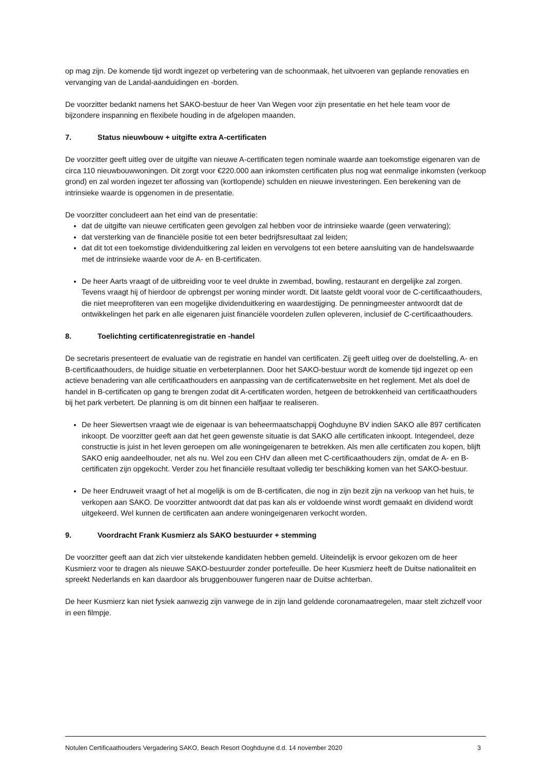op mag zijn. De komende tijd wordt ingezet op verbetering van de schoonmaak, het uitvoeren van geplande renovaties en vervanging van de Landal-aanduidingen en -borden.
De voorzitter bedankt namens het SAKO-bestuur de heer Van Wegen voor zijn presentatie en het hele team voor de bijzondere inspanning en flexibele houding in de afgelopen maanden.
7. Status nieuwbouw + uitgifte extra A-certificaten
De voorzitter geeft uitleg over de uitgifte van nieuwe A-certificaten tegen nominale waarde aan toekomstige eigenaren van de circa 110 nieuwbouwwoningen. Dit zorgt voor €220.000 aan inkomsten certificaten plus nog wat eenmalige inkomsten (verkoop grond) en zal worden ingezet ter aflossing van (kortlopende) schulden en nieuwe investeringen. Een berekening van de intrinsieke waarde is opgenomen in de presentatie.
De voorzitter concludeert aan het eind van de presentatie:
dat de uitgifte van nieuwe certificaten geen gevolgen zal hebben voor de intrinsieke waarde (geen verwatering);
dat versterking van de financiële positie tot een beter bedrijfsresultaat zal leiden;
dat dit tot een toekomstige dividenduitkering zal leiden en vervolgens tot een betere aansluiting van de handelswaarde met de intrinsieke waarde voor de A- en B-certificaten.
De heer Aarts vraagt of de uitbreiding voor te veel drukte in zwembad, bowling, restaurant en dergelijke zal zorgen. Tevens vraagt hij of hierdoor de opbrengst per woning minder wordt. Dit laatste geldt vooral voor de C-certificaathouders, die niet meeprofiteren van een mogelijke dividenduitkering en waardestijging. De penningmeester antwoordt dat de ontwikkelingen het park en alle eigenaren juist financiële voordelen zullen opleveren, inclusief de C-certificaathouders.
8. Toelichting certificatenregistratie en -handel
De secretaris presenteert de evaluatie van de registratie en handel van certificaten. Zij geeft uitleg over de doelstelling, A- en B-certificaathouders, de huidige situatie en verbeterplannen. Door het SAKO-bestuur wordt de komende tijd ingezet op een actieve benadering van alle certificaathouders en aanpassing van de certificatenwebsite en het reglement. Met als doel de handel in B-certificaten op gang te brengen zodat dit A-certificaten worden, hetgeen de betrokkenheid van certificaathouders bij het park verbetert. De planning is om dit binnen een halfjaar te realiseren.
De heer Siewertsen vraagt wie de eigenaar is van beheermaatschappij Ooghduyne BV indien SAKO alle 897 certificaten inkoopt. De voorzitter geeft aan dat het geen gewenste situatie is dat SAKO alle certificaten inkoopt. Integendeel, deze constructie is juist in het leven geroepen om alle woningeigenaren te betrekken. Als men alle certificaten zou kopen, blijft SAKO enig aandeelhouder, net als nu. Wel zou een CHV dan alleen met C-certificaathouders zijn, omdat de A- en B-certificaten zijn opgekocht. Verder zou het financiële resultaat volledig ter beschikking komen van het SAKO-bestuur.
De heer Endruweit vraagt of het al mogelijk is om de B-certificaten, die nog in zijn bezit zijn na verkoop van het huis, te verkopen aan SAKO. De voorzitter antwoordt dat dat pas kan als er voldoende winst wordt gemaakt en dividend wordt uitgekeerd. Wel kunnen de certificaten aan andere woningeigenaren verkocht worden.
9. Voordracht Frank Kusmierz als SAKO bestuurder + stemming
De voorzitter geeft aan dat zich vier uitstekende kandidaten hebben gemeld. Uiteindelijk is ervoor gekozen om de heer Kusmierz voor te dragen als nieuwe SAKO-bestuurder zonder portefeuille. De heer Kusmierz heeft de Duitse nationaliteit en spreekt Nederlands en kan daardoor als bruggenbouwer fungeren naar de Duitse achterban.
De heer Kusmierz kan niet fysiek aanwezig zijn vanwege de in zijn land geldende coronamaatregelen, maar stelt zichzelf voor in een filmpje.
Notulen Certificaathouders Vergadering SAKO, Beach Resort Ooghduyne d.d. 14 november 2020 3